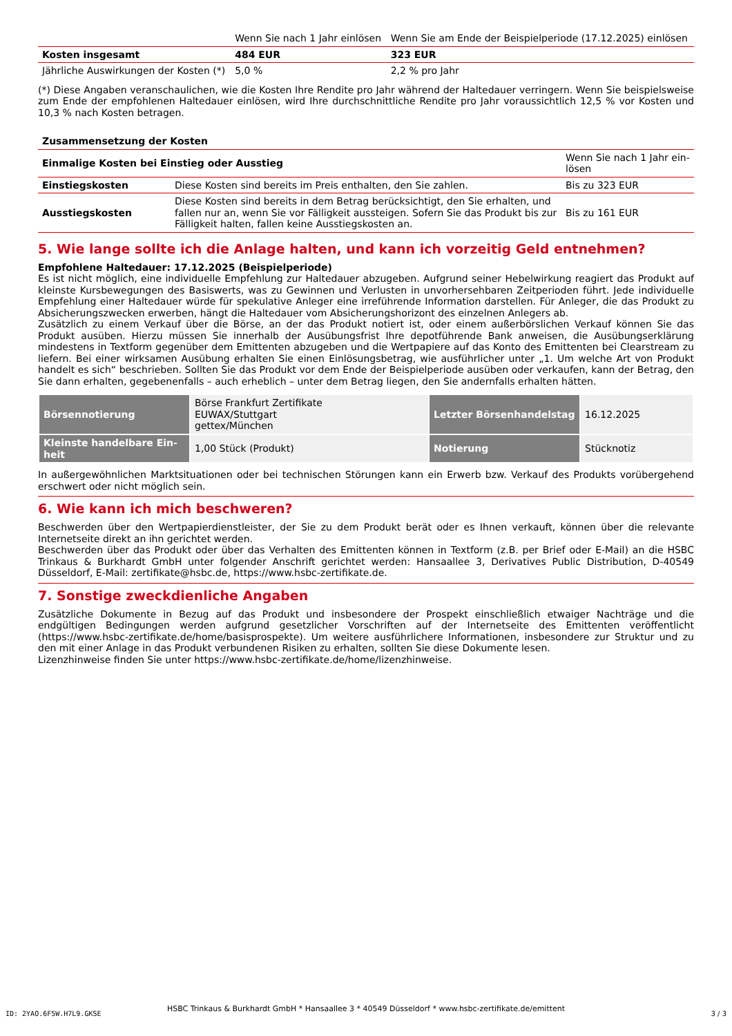| | Wenn Sie nach 1 Jahr einlösen | Wenn Sie am Ende der Beispielperiode (17.12.2025) einlösen |
| Kosten insgesamt | 484 EUR | 323 EUR |
| Jährliche Auswirkungen der Kosten (*) | 5,0 % | 2,2 % pro Jahr |
(*) Diese Angaben veranschaulichen, wie die Kosten Ihre Rendite pro Jahr während der Haltedauer verringern. Wenn Sie beispielsweise zum Ende der empfohlenen Haltedauer einlösen, wird Ihre durchschnittliche Rendite pro Jahr voraussichtlich 12,5 % vor Kosten und 10,3 % nach Kosten betragen.
| Zusammensetzung der Kosten | | |
| --- | --- | --- |
| Einmalige Kosten bei Einstieg oder Ausstieg | | Wenn Sie nach 1 Jahr ein-lösen |
| Einstiegskosten | Diese Kosten sind bereits im Preis enthalten, den Sie zahlen. | Bis zu 323 EUR |
| Ausstiegskosten | Diese Kosten sind bereits in dem Betrag berücksichtigt, den Sie erhalten, und fallen nur an, wenn Sie vor Fälligkeit aussteigen. Sofern Sie das Produkt bis zur Fälligkeit halten, fallen keine Ausstiegskosten an. | Bis zu 161 EUR |
5. Wie lange sollte ich die Anlage halten, und kann ich vorzeitig Geld entnehmen?
Empfohlene Haltedauer: 17.12.2025 (Beispielperiode)
Es ist nicht möglich, eine individuelle Empfehlung zur Haltedauer abzugeben. Aufgrund seiner Hebelwirkung reagiert das Produkt auf kleinste Kursbewegungen des Basiswerts, was zu Gewinnen und Verlusten in unvorhersehbaren Zeitperioden führt. Jede individuelle Empfehlung einer Haltedauer würde für spekulative Anleger eine irreführende Information darstellen. Für Anleger, die das Produkt zu Absicherungszwecken erwerben, hängt die Haltedauer vom Absicherungshorizont des einzelnen Anlegers ab.
Zusätzlich zu einem Verkauf über die Börse, an der das Produkt notiert ist, oder einem außerbörslichen Verkauf können Sie das Produkt ausüben. Hierzu müssen Sie innerhalb der Ausübungsfrist Ihre depotführende Bank anweisen, die Ausübungserklärung mindestens in Textform gegenüber dem Emittenten abzugeben und die Wertpapiere auf das Konto des Emittenten bei Clearstream zu liefern. Bei einer wirksamen Ausübung erhalten Sie einen Einlösungsbetrag, wie ausführlicher unter „1. Um welche Art von Produkt handelt es sich“ beschrieben. Sollten Sie das Produkt vor dem Ende der Beispielperiode ausüben oder verkaufen, kann der Betrag, den Sie dann erhalten, gegebenenfalls – auch erheblich – unter dem Betrag liegen, den Sie andernfalls erhalten hätten.
| Börsennotierung | Börse Frankfurt Zertifikate EUWAX/Stuttgart gettex/München | Letzter Börsenhandelstag | 16.12.2025 |
| Kleinste handelbare Ein-heit | 1,00 Stück (Produkt) | Notierung | Stücknotiz |
In außergewöhnlichen Marktsituationen oder bei technischen Störungen kann ein Erwerb bzw. Verkauf des Produkts vorübergehend erschwert oder nicht möglich sein.
6. Wie kann ich mich beschweren?
Beschwerden über den Wertpapierdienstleister, der Sie zu dem Produkt berät oder es Ihnen verkauft, können über die relevante Internetseite direkt an ihn gerichtet werden.
Beschwerden über das Produkt oder über das Verhalten des Emittenten können in Textform (z.B. per Brief oder E-Mail) an die HSBC Trinkaus & Burkhardt GmbH unter folgender Anschrift gerichtet werden: Hansaallee 3, Derivatives Public Distribution, D-40549 Düsseldorf, E-Mail: zertifikate@hsbc.de, https://www.hsbc-zertifikate.de.
7. Sonstige zweckdienliche Angaben
Zusätzliche Dokumente in Bezug auf das Produkt und insbesondere der Prospekt einschließlich etwaiger Nachträge und die endgültigen Bedingungen werden aufgrund gesetzlicher Vorschriften auf der Internetseite des Emittenten veröffentlicht (https://www.hsbc-zertifikate.de/home/basisprospekte). Um weitere ausführlichere Informationen, insbesondere zur Struktur und zu den mit einer Anlage in das Produkt verbundenen Risiken zu erhalten, sollten Sie diese Dokumente lesen.
Lizenzhinweise finden Sie unter https://www.hsbc-zertifikate.de/home/lizenzhinweise.
ID: 2YAO.6F5W.H7L9.GKSE
HSBC Trinkaus & Burkhardt GmbH * Hansaallee 3 * 40549 Düsseldorf * www.hsbc-zertifikate.de/emittent 3 / 3